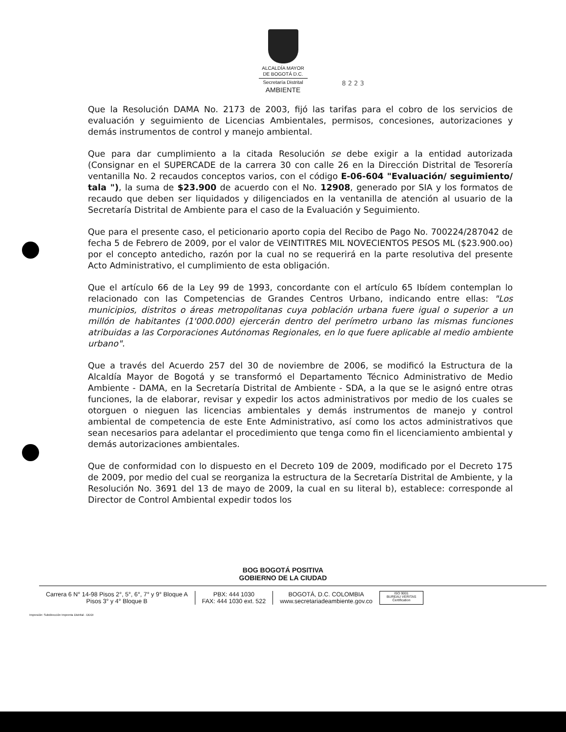ALCALDÍA MAYOR
DE BOGOTÁ D.C.
Secretaría Distrital
AMBIENTE
8 2 2 3
Que la Resolución DAMA No. 2173 de 2003, fijó las tarifas para el cobro de los servicios de evaluación y seguimiento de Licencias Ambientales, permisos, concesiones, autorizaciones y demás instrumentos de control y manejo ambiental.
Que para dar cumplimiento a la citada Resolución se debe exigir a la entidad autorizada (Consignar en el SUPERCADE de la carrera 30 con calle 26 en la Dirección Distrital de Tesorería ventanilla No. 2 recaudos conceptos varios, con el código E-06-604 "Evaluación/ seguimiento/ tala "), la suma de $23.900 de acuerdo con el No. 12908, generado por SIA y los formatos de recaudo que deben ser liquidados y diligenciados en la ventanilla de atención al usuario de la Secretaría Distrital de Ambiente para el caso de la Evaluación y Seguimiento.
Que para el presente caso, el peticionario aporto copia del Recibo de Pago No. 700224/287042 de fecha 5 de Febrero de 2009, por el valor de VEINTITRES MIL NOVECIENTOS PESOS ML ($23.900.oo) por el concepto antedicho, razón por la cual no se requerirá en la parte resolutiva del presente Acto Administrativo, el cumplimiento de esta obligación.
Que el artículo 66 de la Ley 99 de 1993, concordante con el artículo 65 Ibídem contemplan lo relacionado con las Competencias de Grandes Centros Urbano, indicando entre ellas: "Los municipios, distritos o áreas metropolitanas cuya población urbana fuere igual o superior a un millón de habitantes (1'000.000) ejercerán dentro del perímetro urbano las mismas funciones atribuidas a las Corporaciones Autónomas Regionales, en lo que fuere aplicable al medio ambiente urbano".
Que a través del Acuerdo 257 del 30 de noviembre de 2006, se modificó la Estructura de la Alcaldía Mayor de Bogotá y se transformó el Departamento Técnico Administrativo de Medio Ambiente - DAMA, en la Secretaría Distrital de Ambiente - SDA, a la que se le asignó entre otras funciones, la de elaborar, revisar y expedir los actos administrativos por medio de los cuales se otorguen o nieguen las licencias ambientales y demás instrumentos de manejo y control ambiental de competencia de este Ente Administrativo, así como los actos administrativos que sean necesarios para adelantar el procedimiento que tenga como fin el licenciamiento ambiental y demás autorizaciones ambientales.
Que de conformidad con lo dispuesto en el Decreto 109 de 2009, modificado por el Decreto 175 de 2009, por medio del cual se reorganiza la estructura de la Secretaría Distrital de Ambiente, y la Resolución No. 3691 del 13 de mayo de 2009, la cual en su literal b), establece: corresponde al Director de Control Ambiental expedir todos los
BOG BOGOTÁ POSITIVA
GOBIERNO DE LA CIUDAD
Carrera 6 N° 14-98 Pisos 2°, 5°, 6°, 7° y 9° Bloque A
Pisos 3° y 4° Bloque B
PBX: 444 1030
FAX: 444 1030 ext. 522
BOGOTÁ, D.C. COLOMBIA
www.secretariadeambiente.gov.co
ISO 9001
BUREAU VERITAS
Certification
Impresión: Subdirección Imprenta Distrital - DDDI